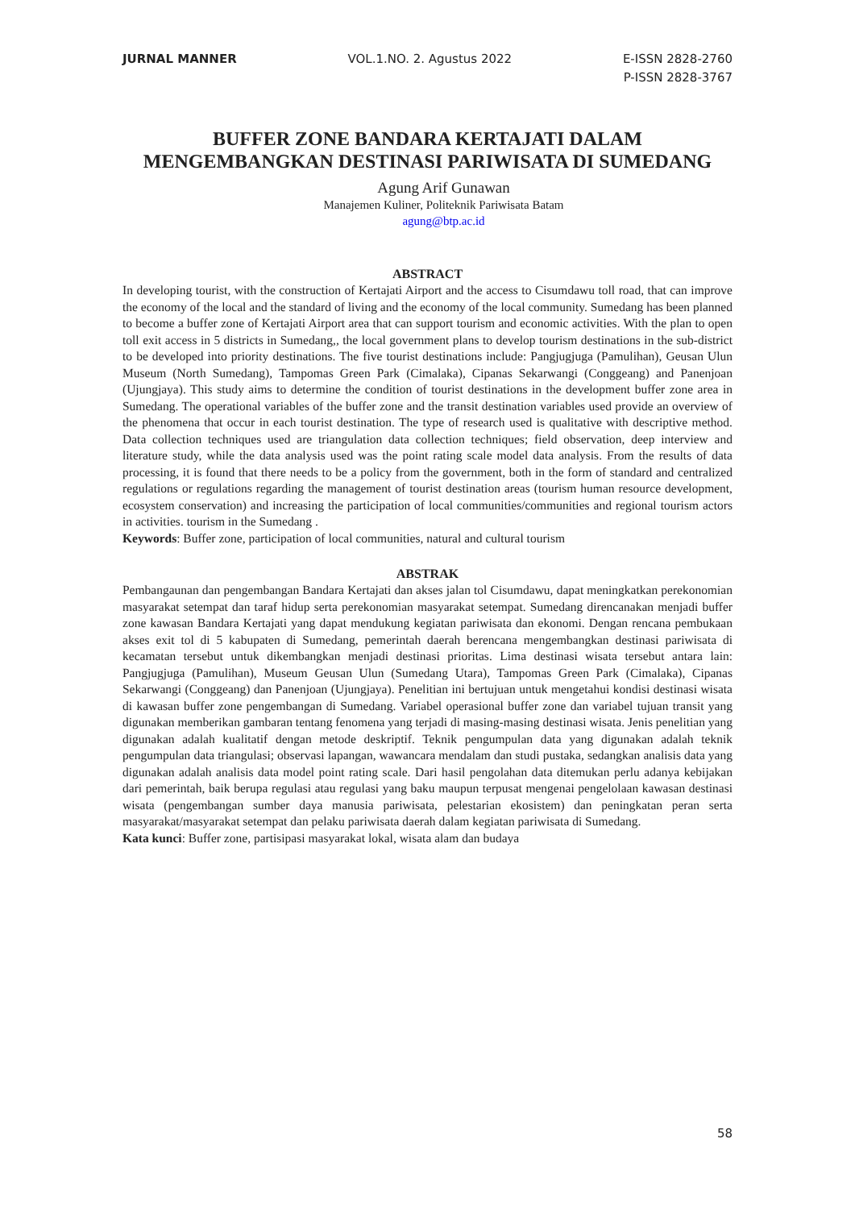JURNAL MANNER VOL.1.NO. 2. Agustus 2022 E-ISSN 2828-2760
P-ISSN 2828-3767
BUFFER ZONE BANDARA KERTAJATI DALAM
MENGEMBANGKAN DESTINASI PARIWISATA DI SUMEDANG
Agung Arif Gunawan
Manajemen Kuliner, Politeknik Pariwisata Batam
agung@btp.ac.id
ABSTRACT
In developing tourist, with the construction of Kertajati Airport and the access to Cisumdawu toll road, that can improve the economy of the local and the standard of living and the economy of the local community. Sumedang has been planned to become a buffer zone of Kertajati Airport area that can support tourism and economic activities. With the plan to open toll exit access in 5 districts in Sumedang,, the local government plans to develop tourism destinations in the sub-district to be developed into priority destinations. The five tourist destinations include: Pangjugjuga (Pamulihan), Geusan Ulun Museum (North Sumedang), Tampomas Green Park (Cimalaka), Cipanas Sekarwangi (Conggeang) and Panenjoan (Ujungjaya). This study aims to determine the condition of tourist destinations in the development buffer zone area in Sumedang. The operational variables of the buffer zone and the transit destination variables used provide an overview of the phenomena that occur in each tourist destination. The type of research used is qualitative with descriptive method. Data collection techniques used are triangulation data collection techniques; field observation, deep interview and literature study, while the data analysis used was the point rating scale model data analysis. From the results of data processing, it is found that there needs to be a policy from the government, both in the form of standard and centralized regulations or regulations regarding the management of tourist destination areas (tourism human resource development, ecosystem conservation) and increasing the participation of local communities/communities and regional tourism actors in activities. tourism in the Sumedang .
Keywords: Buffer zone, participation of local communities, natural and cultural tourism
ABSTRAK
Pembangaunan dan pengembangan Bandara Kertajati dan akses jalan tol Cisumdawu, dapat meningkatkan perekonomian masyarakat setempat dan taraf hidup serta perekonomian masyarakat setempat. Sumedang direncanakan menjadi buffer zone kawasan Bandara Kertajati yang dapat mendukung kegiatan pariwisata dan ekonomi. Dengan rencana pembukaan akses exit tol di 5 kabupaten di Sumedang, pemerintah daerah berencana mengembangkan destinasi pariwisata di kecamatan tersebut untuk dikembangkan menjadi destinasi prioritas. Lima destinasi wisata tersebut antara lain: Pangjugjuga (Pamulihan), Museum Geusan Ulun (Sumedang Utara), Tampomas Green Park (Cimalaka), Cipanas Sekarwangi (Conggeang) dan Panenjoan (Ujungjaya). Penelitian ini bertujuan untuk mengetahui kondisi destinasi wisata di kawasan buffer zone pengembangan di Sumedang. Variabel operasional buffer zone dan variabel tujuan transit yang digunakan memberikan gambaran tentang fenomena yang terjadi di masing-masing destinasi wisata. Jenis penelitian yang digunakan adalah kualitatif dengan metode deskriptif. Teknik pengumpulan data yang digunakan adalah teknik pengumpulan data triangulasi; observasi lapangan, wawancara mendalam dan studi pustaka, sedangkan analisis data yang digunakan adalah analisis data model point rating scale. Dari hasil pengolahan data ditemukan perlu adanya kebijakan dari pemerintah, baik berupa regulasi atau regulasi yang baku maupun terpusat mengenai pengelolaan kawasan destinasi wisata (pengembangan sumber daya manusia pariwisata, pelestarian ekosistem) dan peningkatan peran serta masyarakat/masyarakat setempat dan pelaku pariwisata daerah dalam kegiatan pariwisata di Sumedang.
Kata kunci: Buffer zone, partisipasi masyarakat lokal, wisata alam dan budaya
58